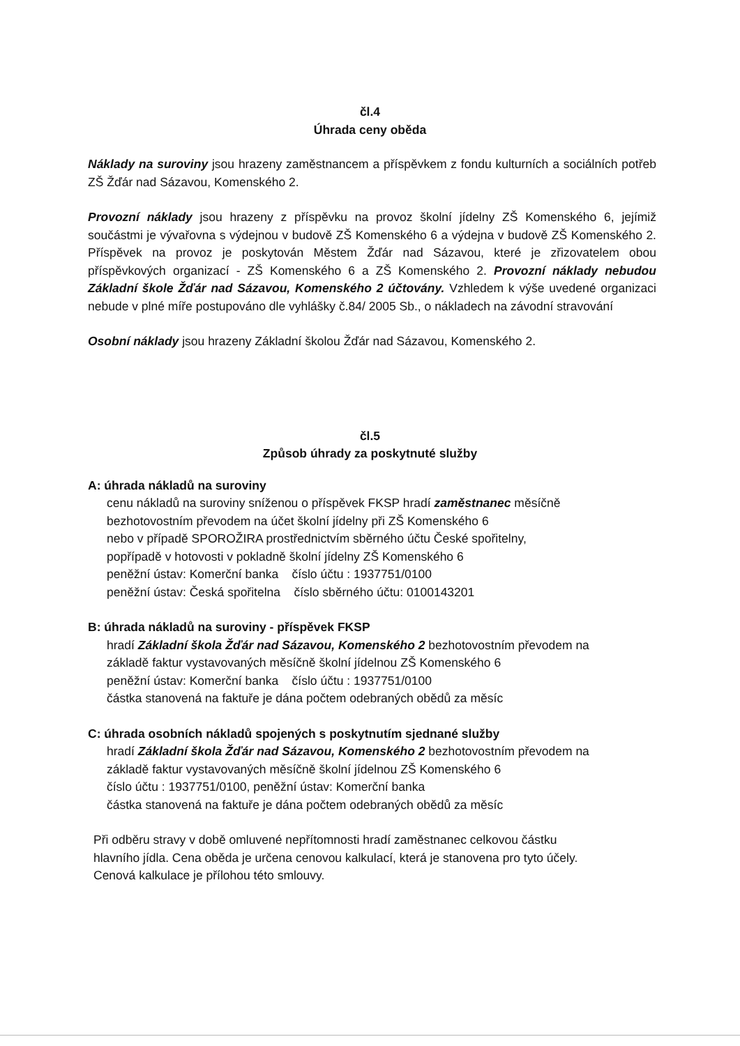čl.4
Úhrada ceny oběda
Náklady na suroviny jsou hrazeny zaměstnancem a příspěvkem z fondu kulturních a sociálních potřeb ZŠ Žďár nad Sázavou, Komenského 2.
Provozní náklady jsou hrazeny z příspěvku na provoz školní jídelny ZŠ Komenského 6, jejímiž součástmi je vývařovna s výdejnou v budově ZŠ Komenského 6 a výdejna v budově ZŠ Komenského 2. Příspěvek na provoz je poskytován Městem Žďár nad Sázavou, které je zřizovatelem obou příspěvkových organizací - ZŠ Komenského 6 a ZŠ Komenského 2. Provozní náklady nebudou Základní škole Žďár nad Sázavou, Komenského 2 účtovány. Vzhledem k výše uvedené organizaci nebude v plné míře postupováno dle vyhlášky č.84/ 2005 Sb., o nákladech na závodní stravování
Osobní náklady jsou hrazeny Základní školou Žďár nad Sázavou, Komenského 2.
čl.5
Způsob úhrady za poskytnuté služby
A: úhrada nákladů na suroviny
cenu nákladů na suroviny sníženou o příspěvek FKSP hradí zaměstnanec měsíčně
bezhotovostním převodem na účet školní jídelny při ZŠ Komenského 6
nebo v případě SPOROŽIRA prostřednictvím sběrného účtu České spořitelny,
popřípadě v hotovosti v pokladně školní jídelny ZŠ Komenského 6
peněžní ústav: Komerční banka číslo účtu : 1937751/0100
peněžní ústav: Česká spořitelna číslo sběrného účtu: 0100143201
B: úhrada nákladů na suroviny - příspěvek FKSP
hradí Základní škola Žďár nad Sázavou, Komenského 2 bezhotovostním převodem na
základě faktur vystavovaných měsíčně školní jídelnou ZŠ Komenského 6
peněžní ústav: Komerční banka číslo účtu : 1937751/0100
částka stanovená na faktuře je dána počtem odebraných obědů za měsíc
C: úhrada osobních nákladů spojených s poskytnutím sjednané služby
hradí Základní škola Žďár nad Sázavou, Komenského 2 bezhotovostním převodem na
základě faktur vystavovaných měsíčně školní jídelnou ZŠ Komenského 6
číslo účtu : 1937751/0100, peněžní ústav: Komerční banka
částka stanovená na faktuře je dána počtem odebraných obědů za měsíc
Při odběru stravy v době omluvené nepřítomnosti hradí zaměstnanec celkovou částku
hlavního jídla. Cena oběda je určena cenovou kalkulací, která je stanovena pro tyto účely.
Cenová kalkulace je přílohou této smlouvy.